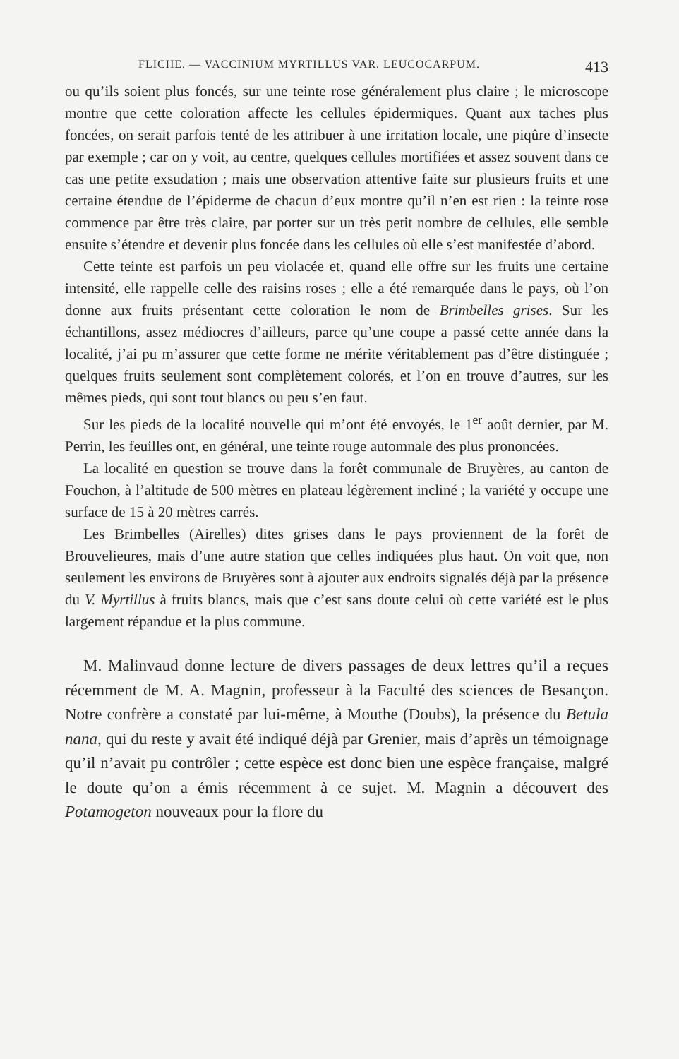FLICHE. — VACCINIUM MYRTILLUS VAR. LEUCOCARPUM. 413
ou qu’ils soient plus foncés, sur une teinte rose généralement plus claire ; le microscope montre que cette coloration affecte les cellules épidermiques. Quant aux taches plus foncées, on serait parfois tenté de les attribuer à une irritation locale, une piqûre d’insecte par exemple ; car on y voit, au centre, quelques cellules mortifiées et assez souvent dans ce cas une petite exsudation ; mais une observation attentive faite sur plusieurs fruits et une certaine étendue de l’épiderme de chacun d’eux montre qu’il n’en est rien : la teinte rose commence par être très claire, par porter sur un très petit nombre de cellules, elle semble ensuite s’étendre et devenir plus foncée dans les cellules où elle s’est manifestée d’abord.
Cette teinte est parfois un peu violacée et, quand elle offre sur les fruits une certaine intensité, elle rappelle celle des raisins roses ; elle a été remarquée dans le pays, où l’on donne aux fruits présentant cette coloration le nom de Brimbelles grises. Sur les échantillons, assez médiocres d’ailleurs, parce qu’une coupe a passé cette année dans la localité, j’ai pu m’assurer que cette forme ne mérite véritablement pas d’être distinguée ; quelques fruits seulement sont complètement colorés, et l’on en trouve d’autres, sur les mêmes pieds, qui sont tout blancs ou peu s’en faut.
Sur les pieds de la localité nouvelle qui m’ont été envoyés, le 1<sup>er</sup> août dernier, par M. Perrin, les feuilles ont, en général, une teinte rouge automnale des plus prononcées.
La localité en question se trouve dans la forêt communale de Bruyères, au canton de Fouchon, à l’altitude de 500 mètres en plateau légèrement incliné ; la variété y occupe une surface de 15 à 20 mètres carrés.
Les Brimbelles (Airelles) dites grises dans le pays proviennent de la forêt de Brouvelieures, mais d’une autre station que celles indiquées plus haut. On voit que, non seulement les environs de Bruyères sont à ajouter aux endroits signalés déjà par la présence du V. Myrtillus à fruits blancs, mais que c’est sans doute celui où cette variété est le plus largement répandue et la plus commune.
M. Malinvaud donne lecture de divers passages de deux lettres qu’il a reçues récemment de M. A. Magnin, professeur à la Faculté des sciences de Besançon. Notre confrère a constaté par lui-même, à Mouthe (Doubs), la présence du Betula nana, qui du reste y avait été indiqué déjà par Grenier, mais d’après un témoignage qu’il n’avait pu contrôler ; cette espèce est donc bien une espèce française, malgré le doute qu’on a émis récemment à ce sujet. M. Magnin a découvert des Potamogeton nouveaux pour la flore du